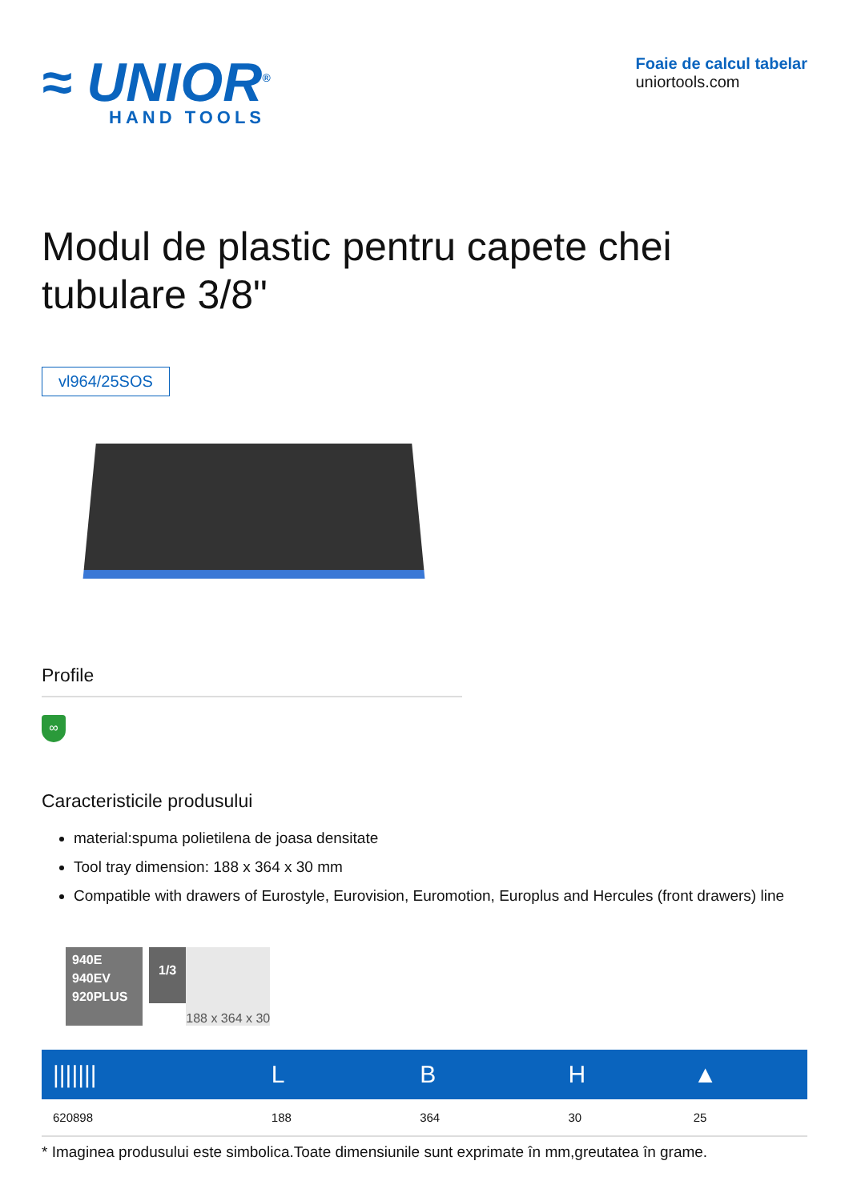≈ UNIOR<sup>®</sup>
HAND TOOLS
Foaie de calcul tabelar
uniortools.com
Modul de plastic pentru capete chei tubulare 3/8"
vl964/25SOS
Profile
∞
Caracteristicile produsului
material:spuma polietilena de joasa densitate
Tool tray dimension: 188 x 364 x 30 mm
Compatible with drawers of Eurostyle, Eurovision, Euromotion, Europlus and Hercules (front drawers) line
940E
940EV
920PLUS
1/3
188 x 364 x 30
| /////// | L | B | H | ▲ |
| --- | --- | --- | --- | --- |
| 620898 | 188 | 364 | 30 | 25 |
* Imaginea produsului este simbolica.Toate dimensiunile sunt exprimate în mm,greutatea în grame.